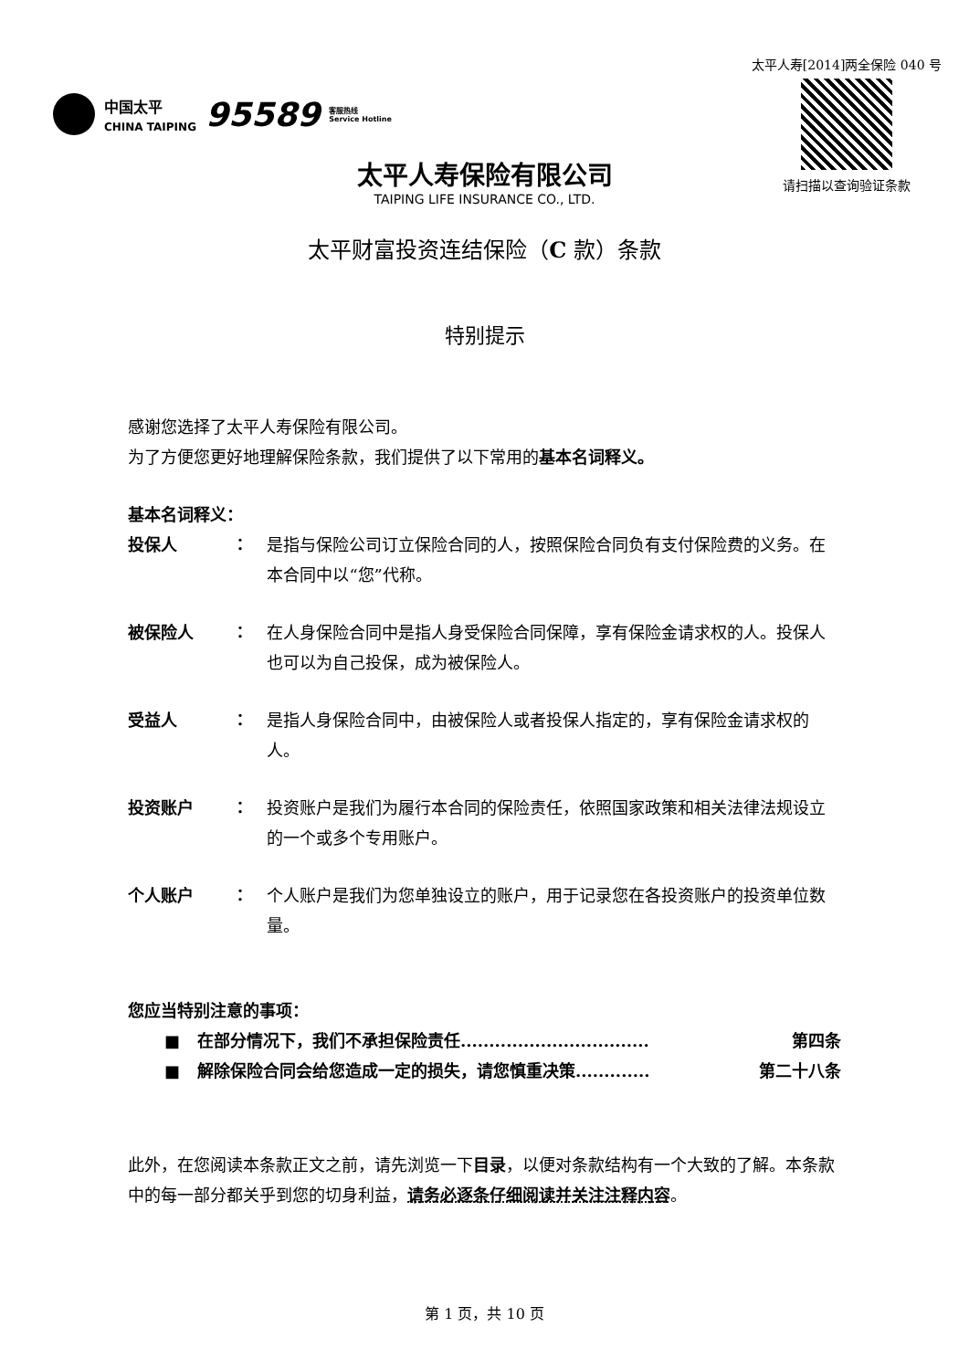中国太平
CHINA TAIPING
95589
客服热线
Service Hotline
太平人寿[2014]两全保险 040 号
请扫描以查询验证条款
太平人寿保险有限公司
TAIPING LIFE INSURANCE CO., LTD.
太平财富投资连结保险（C 款）条款
特别提示
感谢您选择了太平人寿保险有限公司。
为了方便您更好地理解保险条款，我们提供了以下常用的基本名词释义。
基本名词释义：
投保人 ： 是指与保险公司订立保险合同的人，按照保险合同负有支付保险费的义务。在本合同中以“您”代称。
被保险人 ： 在人身保险合同中是指人身受保险合同保障，享有保险金请求权的人。投保人也可以为自己投保，成为被保险人。
受益人 ： 是指人身保险合同中，由被保险人或者投保人指定的，享有保险金请求权的人。
投资账户 ： 投资账户是我们为履行本合同的保险责任，依照国家政策和相关法律法规设立的一个或多个专用账户。
个人账户 ： 个人账户是我们为您单独设立的账户，用于记录您在各投资账户的投资单位数量。
您应当特别注意的事项：
■ 在部分情况下，我们不承担保险责任................................. 第四条
■ 解除保险合同会给您造成一定的损失，请您慎重决策............. 第二十八条
此外，在您阅读本条款正文之前，请先浏览一下目录，以便对条款结构有一个大致的了解。本条款中的每一部分都关乎到您的切身利益，请务必逐条仔细阅读并关注注释内容。
第 1 页，共 10 页